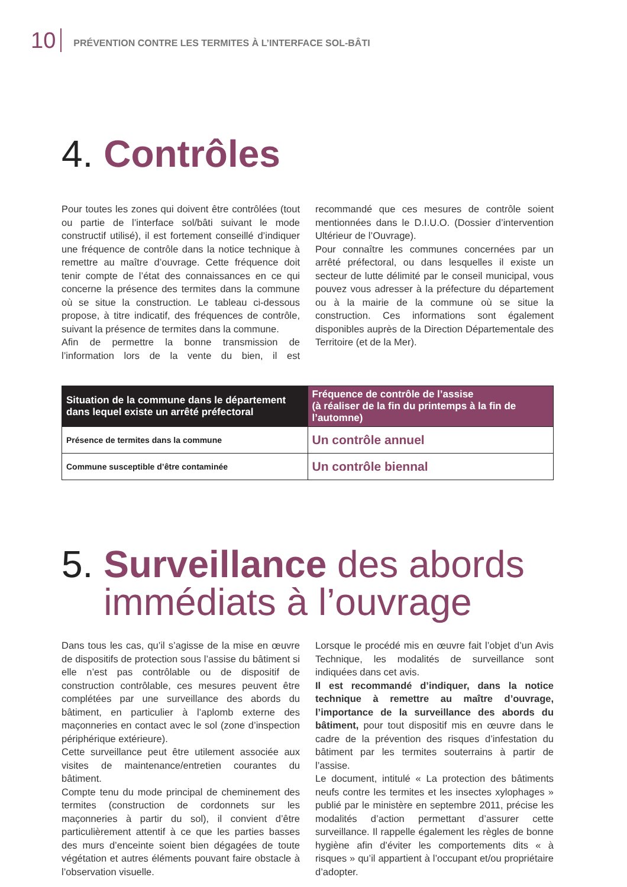10
PRÉVENTION CONTRE LES TERMITES À L’INTERFACE SOL-BÂTI
4. Contrôles
Pour toutes les zones qui doivent être contrôlées (tout ou partie de l’interface sol/bâti suivant le mode constructif utilisé), il est fortement conseillé d’indiquer une fréquence de contrôle dans la notice technique à remettre au maître d’ouvrage. Cette fréquence doit tenir compte de l’état des connaissances en ce qui concerne la présence des termites dans la commune où se situe la construction. Le tableau ci-dessous propose, à titre indicatif, des fréquences de contrôle, suivant la présence de termites dans la commune.
Afin de permettre la bonne transmission de l’information lors de la vente du bien, il est recommandé que ces mesures de contrôle soient mentionnées dans le D.I.U.O. (Dossier d’intervention Ultérieur de l’Ouvrage).
Pour connaître les communes concernées par un arrêté préfectoral, ou dans lesquelles il existe un secteur de lutte délimité par le conseil municipal, vous pouvez vous adresser à la préfecture du département ou à la mairie de la commune où se situe la construction. Ces informations sont également disponibles auprès de la Direction Départementale des Territoire (et de la Mer).
| Situation de la commune dans le département dans lequel existe un arrêté préfectoral | Fréquence de contrôle de l’assise (à réaliser de la fin du printemps à la fin de l’automne) |
| --- | --- |
| Présence de termites dans la commune | Un contrôle annuel |
| Commune susceptible d’être contaminée | Un contrôle biennal |
5. Surveillance des abords
immédiats à l’ouvrage
Dans tous les cas, qu’il s’agisse de la mise en œuvre de dispositifs de protection sous l’assise du bâtiment si elle n’est pas contrôlable ou de dispositif de construction contrôlable, ces mesures peuvent être complétées par une surveillance des abords du bâtiment, en particulier à l’aplomb externe des maçonneries en contact avec le sol (zone d’inspection périphérique extérieure).
Cette surveillance peut être utilement associée aux visites de maintenance/entretien courantes du bâtiment.
Compte tenu du mode principal de cheminement des termites (construction de cordonnets sur les maçonneries à partir du sol), il convient d’être particulièrement attentif à ce que les parties basses des murs d’enceinte soient bien dégagées de toute végétation et autres éléments pouvant faire obstacle à l’observation visuelle.
Lorsque le procédé mis en œuvre fait l’objet d’un Avis Technique, les modalités de surveillance sont indiquées dans cet avis.
Il est recommandé d’indiquer, dans la notice technique à remettre au maître d’ouvrage, l’importance de la surveillance des abords du bâtiment, pour tout dispositif mis en œuvre dans le cadre de la prévention des risques d’infestation du bâtiment par les termites souterrains à partir de l’assise.
Le document, intitulé « La protection des bâtiments neufs contre les termites et les insectes xylophages » publié par le ministère en septembre 2011, précise les modalités d’action permettant d’assurer cette surveillance. Il rappelle également les règles de bonne hygiène afin d’éviter les comportements dits « à risques » qu’il appartient à l’occupant et/ou propriétaire d’adopter.